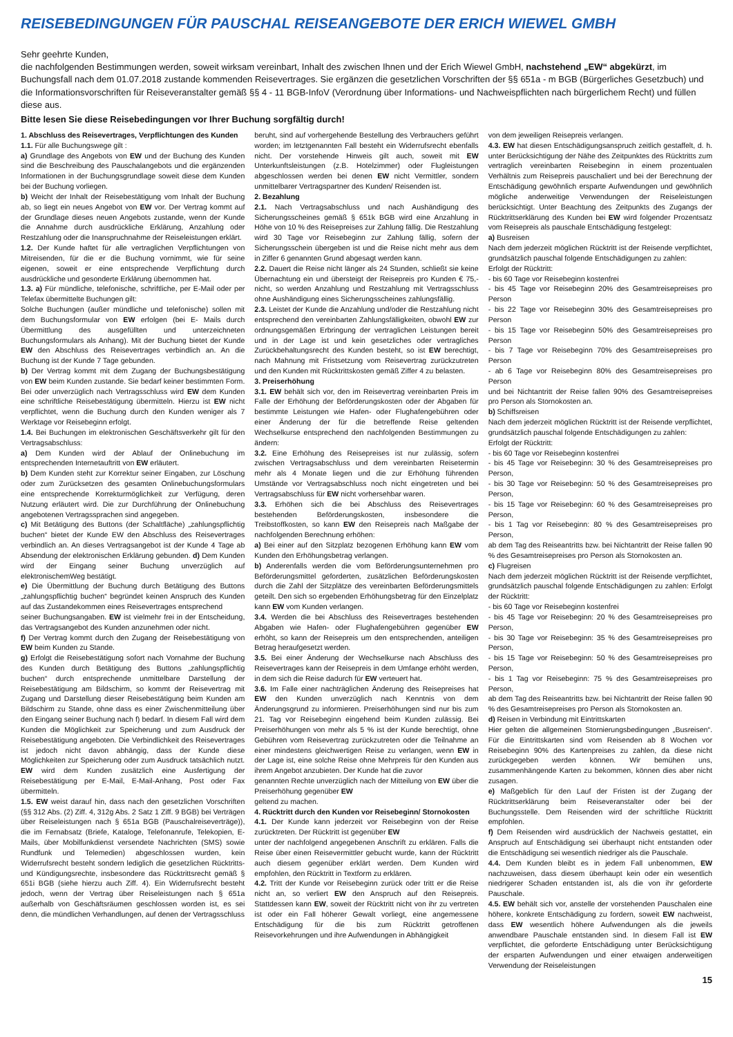REISEBEDINGUNGEN FÜR PAUSCHAL REISEANGEBOTE DER ERICH WIEWEL GMBH
Sehr geehrte Kunden,
die nachfolgenden Bestimmungen werden, soweit wirksam vereinbart, Inhalt des zwischen Ihnen und der Erich Wiewel GmbH, nachstehend „EW“ abgekürzt, im Buchungsfall nach dem 01.07.2018 zustande kommenden Reisevertrages. Sie ergänzen die gesetzlichen Vorschriften der §§ 651a - m BGB (Bürgerliches Gesetzbuch) und die Informationsvorschriften für Reiseveranstalter gemäß §§ 4 - 11 BGB-InfoV (Verordnung über Informations- und Nachweispflichten nach bürgerlichem Recht) und füllen diese aus.
Bitte lesen Sie diese Reisebedingungen vor Ihrer Buchung sorgfältig durch!
1. Abschluss des Reisevertrages, Verpflichtungen des Kunden
1.1. Für alle Buchungswege gilt :
a) Grundlage des Angebots von EW und der Buchung des Kunden sind die Beschreibung des Pauschalangebots und die ergänzenden Informationen in der Buchungsgrundlage soweit diese dem Kunden bei der Buchung vorliegen.
b) Weicht der Inhalt der Reisebestätigung vom Inhalt der Buchung ab, so liegt ein neues Angebot von EW vor. Der Vertrag kommt auf der Grundlage dieses neuen Angebots zustande, wenn der Kunde die Annahme durch ausdrückliche Erklärung, Anzahlung oder Restzahlung oder die Inanspruchnahme der Reiseleistungen erklärt.
1.2. Der Kunde haftet für alle vertraglichen Verpflichtungen von Mitreisenden, für die er die Buchung vornimmt, wie für seine eigenen, soweit er eine entsprechende Verpflichtung durch ausdrückliche und gesonderte Erklärung übernommen hat.
1.3. a) Für mündliche, telefonische, schriftliche, per E-Mail oder per Telefax übermittelte Buchungen gilt:
Solche Buchungen (außer mündliche und telefonische) sollen mit dem Buchungsformular von EW erfolgen (bei E- Mails durch Übermittlung des ausgefüllten und unterzeichneten Buchungsformulars als Anhang). Mit der Buchung bietet der Kunde EW den Abschluss des Reisevertrages verbindlich an. An die Buchung ist der Kunde 7 Tage gebunden.
b) Der Vertrag kommt mit dem Zugang der Buchungsbestätigung von EW beim Kunden zustande. Sie bedarf keiner bestimmten Form. Bei oder unverzüglich nach Vertragsschluss wird EW dem Kunden eine schriftliche Reisebestätigung übermitteln. Hierzu ist EW nicht verpflichtet, wenn die Buchung durch den Kunden weniger als 7 Werktage vor Reisebeginn erfolgt.
1.4. Bei Buchungen im elektronischen Geschäftsverkehr gilt für den Vertragsabschluss:
a) Dem Kunden wird der Ablauf der Onlinebuchung im entsprechenden Internetauftritt von EW erläutert.
b) Dem Kunden steht zur Korrektur seiner Eingaben, zur Löschung oder zum Zurücksetzen des gesamten Onlinebuchungsformulars eine entsprechende Korrekturmöglichkeit zur Verfügung, deren Nutzung erläutert wird. Die zur Durchführung der Onlinebuchung angebotenen Vertragssprachen sind angegeben.
c) Mit Betätigung des Buttons (der Schaltfläche) „zahlungspflichtig buchen“ bietet der Kunde EW den Abschluss des Reisevertrages verbindlich an. An dieses Vertragsangebot ist der Kunde 4 Tage ab Absendung der elektronischen Erklärung gebunden. d) Dem Kunden wird der Eingang seiner Buchung unverzüglich auf elektronischemWeg bestätigt.
e) Die Übermittlung der Buchung durch Betätigung des Buttons „zahlungspflichtig buchen“ begründet keinen Anspruch des Kunden auf das Zustandekommen eines Reisevertrages entsprechend
seiner Buchungsangaben. EW ist vielmehr frei in der Entscheidung, das Vertragsangebot des Kunden anzunehmen oder nicht.
f) Der Vertrag kommt durch den Zugang der Reisebestätigung von EW beim Kunden zu Stande.
g) Erfolgt die Reisebestätigung sofort nach Vornahme der Buchung des Kunden durch Betätigung des Buttons „zahlungspflichtig buchen“ durch entsprechende unmittelbare Darstellung der Reisebestätigung am Bildschirm, so kommt der Reisevertrag mit Zugang und Darstellung dieser Reisebestätigung beim Kunden am Bildschirm zu Stande, ohne dass es einer Zwischenmitteilung über den Eingang seiner Buchung nach f) bedarf. In diesem Fall wird dem Kunden die Möglichkeit zur Speicherung und zum Ausdruck der Reisebestätigung angeboten. Die Verbindlichkeit des Reisevertrages ist jedoch nicht davon abhängig, dass der Kunde diese Möglichkeiten zur Speicherung oder zum Ausdruck tatsächlich nutzt. EW wird dem Kunden zusätzlich eine Ausfertigung der Reisebestätigung per E-Mail, E-Mail-Anhang, Post oder Fax übermitteln.
1.5. EW weist darauf hin, dass nach den gesetzlichen Vorschriften (§§ 312 Abs. (2) Ziff. 4, 312g Abs. 2 Satz 1 Ziff. 9 BGB) bei Verträgen über Reiseleistungen nach § 651a BGB (Pauschalreiseverträge)), die im Fernabsatz (Briefe, Kataloge, Telefonanrufe, Telekopien, E-Mails, über Mobilfunkdienst versendete Nachrichten (SMS) sowie Rundfunk und Telemedien) abgeschlossen wurden, kein Widerrufsrecht besteht sondern lediglich die gesetzlichen Rücktritts- und Kündigungsrechte, insbesondere das Rücktrittsrecht gemäß § 651i BGB (siehe hierzu auch Ziff. 4). Ein Widerrufsrecht besteht jedoch, wenn der Vertrag über Reiseleistungen nach § 651a außerhalb von Geschäftsräumen geschlossen worden ist, es sei denn, die mündlichen Verhandlungen, auf denen der Vertragsschluss
beruht, sind auf vorhergehende Bestellung des Verbrauchers geführt worden; im letztgenannten Fall besteht ein Widerrufsrecht ebenfalls nicht. Der vorstehende Hinweis gilt auch, soweit mit EW Unterkunftsleistungen (z.B. Hotelzimmer) oder Flugleistungen abgeschlossen werden bei denen EW nicht Vermittler, sondern unmittelbarer Vertragspartner des Kunden/ Reisenden ist.
2. Bezahlung
2.1. Nach Vertragsabschluss und nach Aushändigung des Sicherungsscheines gemäß § 651k BGB wird eine Anzahlung in Höhe von 10 % des Reisepreises zur Zahlung fällig. Die Restzahlung wird 30 Tage vor Reisebeginn zur Zahlung fällig, sofern der Sicherungsschein übergeben ist und die Reise nicht mehr aus dem in Ziffer 6 genannten Grund abgesagt werden kann.
2.2. Dauert die Reise nicht länger als 24 Stunden, schließt sie keine Übernachtung ein und übersteigt der Reisepreis pro Kunden € 75,- nicht, so werden Anzahlung und Restzahlung mit Vertragsschluss ohne Aushändigung eines Sicherungsscheines zahlungsfällig.
2.3. Leistet der Kunde die Anzahlung und/oder die Restzahlung nicht entsprechend den vereinbarten Zahlungsfälligkeiten, obwohl EW zur ordnungsgemäßen Erbringung der vertraglichen Leistungen bereit und in der Lage ist und kein gesetzliches oder vertragliches Zurückbehaltungsrecht des Kunden besteht, so ist EW berechtigt, nach Mahnung mit Fristsetzung vom Reisevertrag zurückzutreten und den Kunden mit Rücktrittskosten gemäß Ziffer 4 zu belasten.
3. Preiserhöhung
3.1. EW behält sich vor, den im Reisevertrag vereinbarten Preis im Falle der Erhöhung der Beförderungskosten oder der Abgaben für bestimmte Leistungen wie Hafen- oder Flughafengebühren oder einer Änderung der für die betreffende Reise geltenden Wechselkurse entsprechend den nachfolgenden Bestimmungen zu ändern:
3.2. Eine Erhöhung des Reisepreises ist nur zulässig, sofern zwischen Vertragsabschluss und dem vereinbarten Reisetermin mehr als 4 Monate liegen und die zur Erhöhung führenden Umstände vor Vertragsabschluss noch nicht eingetreten und bei Vertragsabschluss für EW nicht vorhersehbar waren.
3.3. Erhöhen sich die bei Abschluss des Reisevertrages bestehenden Beförderungskosten, insbesondere die Treibstoffkosten, so kann EW den Reisepreis nach Maßgabe der nachfolgenden Berechnung erhöhen:
a) Bei einer auf den Sitzplatz bezogenen Erhöhung kann EW vom Kunden den Erhöhungsbetrag verlangen.
b) Anderenfalls werden die vom Beförderungsunternehmen pro Beförderungsmittel geforderten, zusätzlichen Beförderungskosten durch die Zahl der Sitzplätze des vereinbarten Beförderungsmittels geteilt. Den sich so ergebenden Erhöhungsbetrag für den Einzelplatz kann EW vom Kunden verlangen.
3.4. Werden die bei Abschluss des Reisevertrages bestehenden Abgaben wie Hafen- oder Flughafengebühren gegenüber EW erhöht, so kann der Reisepreis um den entsprechenden, anteiligen Betrag heraufgesetzt werden.
3.5. Bei einer Änderung der Wechselkurse nach Abschluss des Reisevertrages kann der Reisepreis in dem Umfange erhöht werden, in dem sich die Reise dadurch für EW verteuert hat.
3.6. Im Falle einer nachträglichen Änderung des Reisepreises hat EW den Kunden unverzüglich nach Kenntnis von dem Änderungsgrund zu informieren. Preiserhöhungen sind nur bis zum 21. Tag vor Reisebeginn eingehend beim Kunden zulässig. Bei Preiserhöhungen von mehr als 5 % ist der Kunde berechtigt, ohne Gebühren vom Reisevertrag zurückzutreten oder die Teilnahme an einer mindestens gleichwertigen Reise zu verlangen, wenn EW in der Lage ist, eine solche Reise ohne Mehrpreis für den Kunden aus ihrem Angebot anzubieten. Der Kunde hat die zuvor
genannten Rechte unverzüglich nach der Mitteilung von EW über die Preiserhöhung gegenüber EW
geltend zu machen.
4. Rücktritt durch den Kunden vor Reisebeginn/ Stornokosten
4.1. Der Kunde kann jederzeit vor Reisebeginn von der Reise zurücktreten. Der Rücktritt ist gegenüber EW
unter der nachfolgend angegebenen Anschrift zu erklären. Falls die Reise über einen Reisevermittler gebucht wurde, kann der Rücktritt auch diesem gegenüber erklärt werden. Dem Kunden wird empfohlen, den Rücktritt in Textform zu erklären.
4.2. Tritt der Kunde vor Reisebeginn zurück oder tritt er die Reise nicht an, so verliert EW den Anspruch auf den Reisepreis. Stattdessen kann EW, soweit der Rücktritt nicht von ihr zu vertreten ist oder ein Fall höherer Gewalt vorliegt, eine angemessene Entschädigung für die bis zum Rücktritt getroffenen Reisevorkehrungen und ihre Aufwendungen in Abhängigkeit
von dem jeweiligen Reisepreis verlangen.
4.3. EW hat diesen Entschädigungsanspruch zeitlich gestaffelt, d. h. unter Berücksichtigung der Nähe des Zeitpunktes des Rücktritts zum vertraglich vereinbarten Reisebeginn in einem prozentualen Verhältnis zum Reisepreis pauschaliert und bei der Berechnung der Entschädigung gewöhnlich ersparte Aufwendungen und gewöhnlich mögliche anderweitige Verwendungen der Reiseleistungen berücksichtigt. Unter Beachtung des Zeitpunkts des Zugangs der Rücktrittserklärung des Kunden bei EW wird folgender Prozentsatz vom Reisepreis als pauschale Entschädigung festgelegt:
a) Busreisen
Nach dem jederzeit möglichen Rücktritt ist der Reisende verpflichtet, grundsätzlich pauschal folgende Entschädigungen zu zahlen:
Erfolgt der Rücktritt:
- bis 60 Tage vor Reisebeginn kostenfrei
- bis 45 Tage vor Reisebeginn 20% des Gesamtreisepreises pro Person
- bis 22 Tage vor Reisebeginn 30% des Gesamtreisepreises pro Person
- bis 15 Tage vor Reisebeginn 50% des Gesamtreisepreises pro Person
- bis 7 Tage vor Reisebeginn 70% des Gesamtreisepreises pro Person
- ab 6 Tage vor Reisebeginn 80% des Gesamtreisepreises pro Person
und bei Nichtantritt der Reise fallen 90% des Gesamtreisepreises pro Person als Stornokosten an.
b) Schiffsreisen
Nach dem jederzeit möglichen Rücktritt ist der Reisende verpflichtet, grundsätzlich pauschal folgende Entschädigungen zu zahlen:
Erfolgt der Rücktritt:
- bis 60 Tage vor Reisebeginn kostenfrei
- bis 45 Tage vor Reisebeginn: 30 % des Gesamtreisepreises pro Person,
- bis 30 Tage vor Reisebeginn: 50 % des Gesamtreisepreises pro Person,
- bis 15 Tage vor Reisebeginn: 60 % des Gesamtreisepreises pro Person,
- bis 1 Tag vor Reisebeginn: 80 % des Gesamtreisepreises pro Person,
ab dem Tag des Reiseantritts bzw. bei Nichtantritt der Reise fallen 90 % des Gesamtreisepreises pro Person als Stornokosten an.
c) Flugreisen
Nach dem jederzeit möglichen Rücktritt ist der Reisende verpflichtet, grundsätzlich pauschal folgende Entschädigungen zu zahlen: Erfolgt der Rücktritt:
- bis 60 Tage vor Reisebeginn kostenfrei
- bis 45 Tage vor Reisebeginn: 20 % des Gesamtreisepreises pro Person,
- bis 30 Tage vor Reisebeginn: 35 % des Gesamtreisepreises pro Person,
- bis 15 Tage vor Reisebeginn: 50 % des Gesamtreisepreises pro Person,
- bis 1 Tag vor Reisebeginn: 75 % des Gesamtreisepreises pro Person,
ab dem Tag des Reiseantritts bzw. bei Nichtantritt der Reise fallen 90 % des Gesamtreisepreises pro Person als Stornokosten an.
d) Reisen in Verbindung mit Eintrittskarten
Hier gelten die allgemeinen Stornierungsbedingungen „Busreisen“. Für die Eintrittskarten sind vom Reisenden ab 8 Wochen vor Reisebeginn 90% des Kartenpreises zu zahlen, da diese nicht zurückgegeben werden können. Wir bemühen uns, zusammenhängende Karten zu bekommen, können dies aber nicht zusagen.
e) Maßgeblich für den Lauf der Fristen ist der Zugang der Rücktrittserklärung beim Reiseveranstalter oder bei der Buchungsstelle. Dem Reisenden wird der schriftliche Rücktritt empfohlen.
f) Dem Reisenden wird ausdrücklich der Nachweis gestattet, ein Anspruch auf Entschädigung sei überhaupt nicht entstanden oder die Entschädigung sei wesentlich niedriger als die Pauschale.
4.4. Dem Kunden bleibt es in jedem Fall unbenommen, EW nachzuweisen, dass diesem überhaupt kein oder ein wesentlich niedrigerer Schaden entstanden ist, als die von ihr geforderte Pauschale.
4.5. EW behält sich vor, anstelle der vorstehenden Pauschalen eine höhere, konkrete Entschädigung zu fordern, soweit EW nachweist, dass EW wesentlich höhere Aufwendungen als die jeweils anwendbare Pauschale entstanden sind. In diesem Fall ist EW verpflichtet, die geforderte Entschädigung unter Berücksichtigung der ersparten Aufwendungen und einer etwaigen anderweitigen Verwendung der Reiseleistungen
15